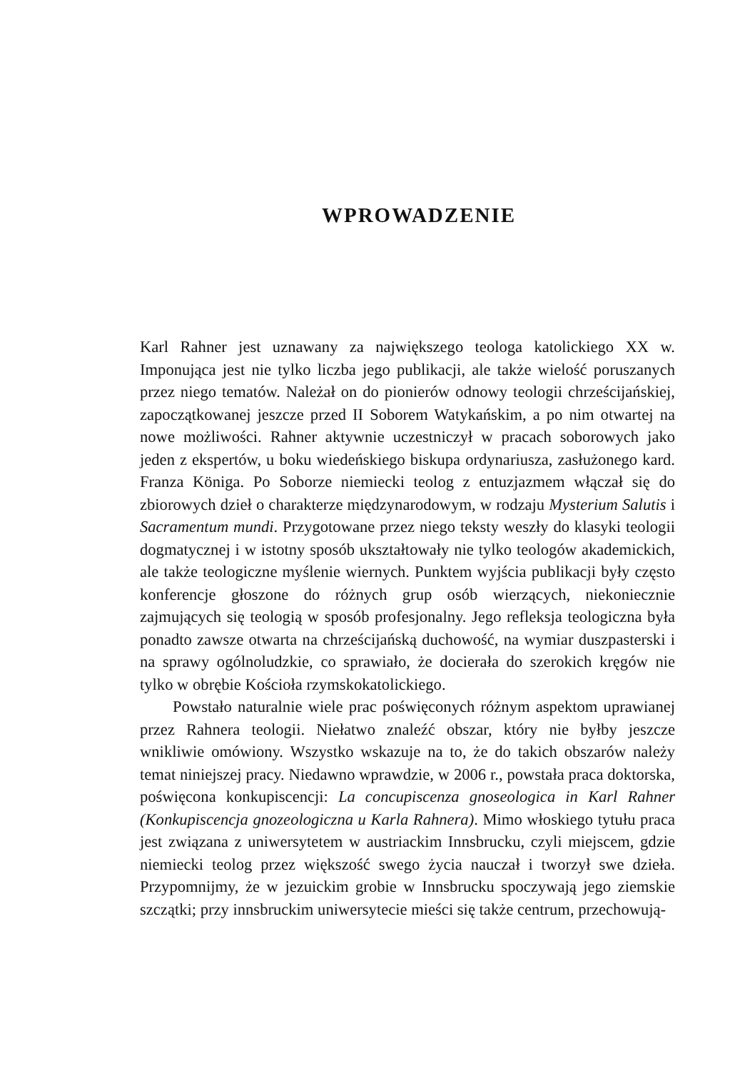WPROWADZENIE
Karl Rahner jest uznawany za największego teologa katolickiego XX w. Imponująca jest nie tylko liczba jego publikacji, ale także wielość poruszanych przez niego tematów. Należał on do pionierów odnowy teologii chrześcijańskiej, zapoczątkowanej jeszcze przed II Soborem Watykańskim, a po nim otwartej na nowe możliwości. Rahner aktywnie uczestniczył w pracach soborowych jako jeden z ekspertów, u boku wiedeńskiego biskupa ordynariusza, zasłużonego kard. Franza Königa. Po Soborze niemiecki teolog z entuzjazmem włączał się do zbiorowych dzieł o charakterze międzynarodowym, w rodzaju Mysterium Salutis i Sacramentum mundi. Przygotowane przez niego teksty weszły do klasyki teologii dogmatycznej i w istotny sposób ukształtowały nie tylko teologów akademickich, ale także teologiczne myślenie wiernych. Punktem wyjścia publikacji były często konferencje głoszone do różnych grup osób wierzących, niekoniecznie zajmujących się teologią w sposób profesjonalny. Jego refleksja teologiczna była ponadto zawsze otwarta na chrześcijańską duchowość, na wymiar duszpasterski i na sprawy ogólnoludzkie, co sprawiało, że docierała do szerokich kręgów nie tylko w obrębie Kościoła rzymskokatolickiego.
Powstało naturalnie wiele prac poświęconych różnym aspektom uprawianej przez Rahnera teologii. Niełatwo znaleźć obszar, który nie byłby jeszcze wnikliwie omówiony. Wszystko wskazuje na to, że do takich obszarów należy temat niniejszej pracy. Niedawno wprawdzie, w 2006 r., powstała praca doktorska, poświęcona konkupiscencji: La concupiscenza gnoseologica in Karl Rahner (Konkupiscencja gnozeologiczna u Karla Rahnera). Mimo włoskiego tytułu praca jest związana z uniwersytetem w austriackim Innsbrucku, czyli miejscem, gdzie niemiecki teolog przez większość swego życia nauczał i tworzył swe dzieła. Przypomnijmy, że w jezuickim grobie w Innsbrucku spoczywają jego ziemskie szczątki; przy innsbruckim uniwersytecie mieści się także centrum, przechowują-